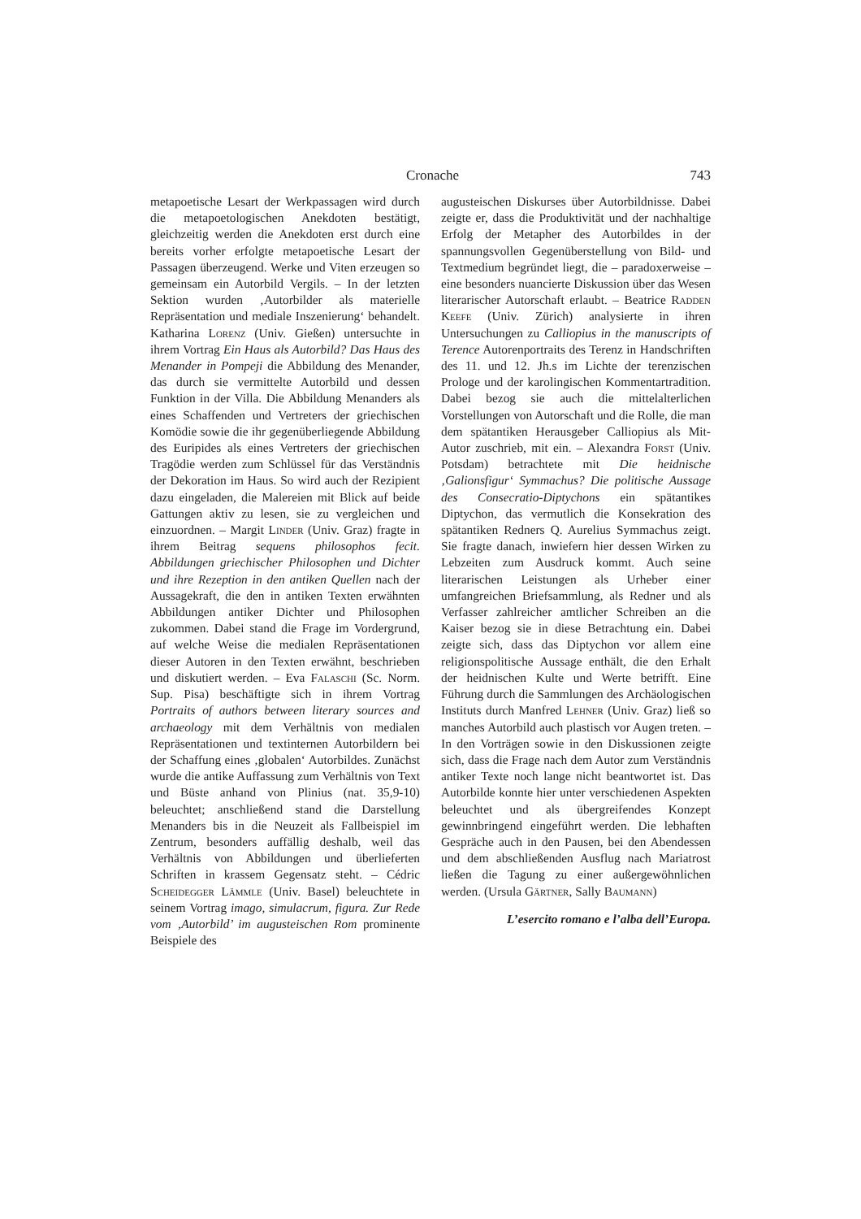Cronache 743
metapoetische Lesart der Werkpassagen wird durch die metapoetologischen Anekdoten bestätigt, gleichzeitig werden die Anekdoten erst durch eine bereits vorher erfolgte metapoetische Lesart der Passagen überzeugend. Werke und Viten erzeugen so gemeinsam ein Autorbild Vergils. – In der letzten Sektion wurden ‚Autorbilder als materielle Repräsentation und mediale Inszenierung‘ behandelt. Katharina Lorenz (Univ. Gießen) untersuchte in ihrem Vortrag Ein Haus als Autorbild? Das Haus des Menander in Pompeji die Abbildung des Menander, das durch sie vermittelte Autorbild und dessen Funktion in der Villa. Die Abbildung Menanders als eines Schaffenden und Vertreters der griechischen Komödie sowie die ihr gegenüberliegende Abbildung des Euripides als eines Vertreters der griechischen Tragödie werden zum Schlüssel für das Verständnis der Dekoration im Haus. So wird auch der Rezipient dazu eingeladen, die Malereien mit Blick auf beide Gattungen aktiv zu lesen, sie zu vergleichen und einzuordnen. – Margit Linder (Univ. Graz) fragte in ihrem Beitrag sequens philosophos fecit. Abbildungen griechischer Philosophen und Dichter und ihre Rezeption in den antiken Quellen nach der Aussagekraft, die den in antiken Texten erwähnten Abbildungen antiker Dichter und Philosophen zukommen. Dabei stand die Frage im Vordergrund, auf welche Weise die medialen Repräsentationen dieser Autoren in den Texten erwähnt, beschrieben und diskutiert werden. – Eva Falaschi (Sc. Norm. Sup. Pisa) beschäftigte sich in ihrem Vortrag Portraits of authors between literary sources and archaeology mit dem Verhältnis von medialen Repräsentationen und textinternen Autorbildern bei der Schaffung eines ‚globalen‘ Autorbildes. Zunächst wurde die antike Auffassung zum Verhältnis von Text und Büste anhand von Plinius (nat. 35,9-10) beleuchtet; anschließend stand die Darstellung Menanders bis in die Neuzeit als Fallbeispiel im Zentrum, besonders auffällig deshalb, weil das Verhältnis von Abbildungen und überlieferten Schriften in krassem Gegensatz steht. – Cédric Scheidegger Lämmle (Univ. Basel) beleuchtete in seinem Vortrag imago, simulacrum, figura. Zur Rede vom ‚Autorbild’ im augusteischen Rom prominente Beispiele des
augusteischen Diskurses über Autorbildnisse. Dabei zeigte er, dass die Produktivität und der nachhaltige Erfolg der Metapher des Autorbildes in der spannungsvollen Gegenüberstellung von Bild- und Textmedium begründet liegt, die – paradoxerweise – eine besonders nuancierte Diskussion über das Wesen literarischer Autorschaft erlaubt. – Beatrice Radden Keefe (Univ. Zürich) analysierte in ihren Untersuchungen zu Calliopius in the manuscripts of Terence Autorenportraits des Terenz in Handschriften des 11. und 12. Jh.s im Lichte der terenzischen Prologe und der karolingischen Kommentartradition. Dabei bezog sie auch die mittelalterlichen Vorstellungen von Autorschaft und die Rolle, die man dem spätantiken Herausgeber Calliopius als Mit-Autor zuschrieb, mit ein. – Alexandra Forst (Univ. Potsdam) betrachtete mit Die heidnische ‚Galionsfigur‘ Symmachus? Die politische Aussage des Consecratio-Diptychons ein spätantikes Diptychon, das vermutlich die Konsekration des spätantiken Redners Q. Aurelius Symmachus zeigt. Sie fragte danach, inwiefern hier dessen Wirken zu Lebzeiten zum Ausdruck kommt. Auch seine literarischen Leistungen als Urheber einer umfangreichen Briefsammlung, als Redner und als Verfasser zahlreicher amtlicher Schreiben an die Kaiser bezog sie in diese Betrachtung ein. Dabei zeigte sich, dass das Diptychon vor allem eine religionspolitische Aussage enthält, die den Erhalt der heidnischen Kulte und Werte betrifft. Eine Führung durch die Sammlungen des Archäologischen Instituts durch Manfred Lehner (Univ. Graz) ließ so manches Autorbild auch plastisch vor Augen treten. – In den Vorträgen sowie in den Diskussionen zeigte sich, dass die Frage nach dem Autor zum Verständnis antiker Texte noch lange nicht beantwortet ist. Das Autorbilde konnte hier unter verschiedenen Aspekten beleuchtet und als übergreifendes Konzept gewinnbringend eingeführt werden. Die lebhaften Gespräche auch in den Pausen, bei den Abendessen und dem abschließenden Ausflug nach Mariatrost ließen die Tagung zu einer außergewöhnlichen werden. (Ursula Gärtner, Sally Baumann)
L’esercito romano e l’alba dell’Europa.